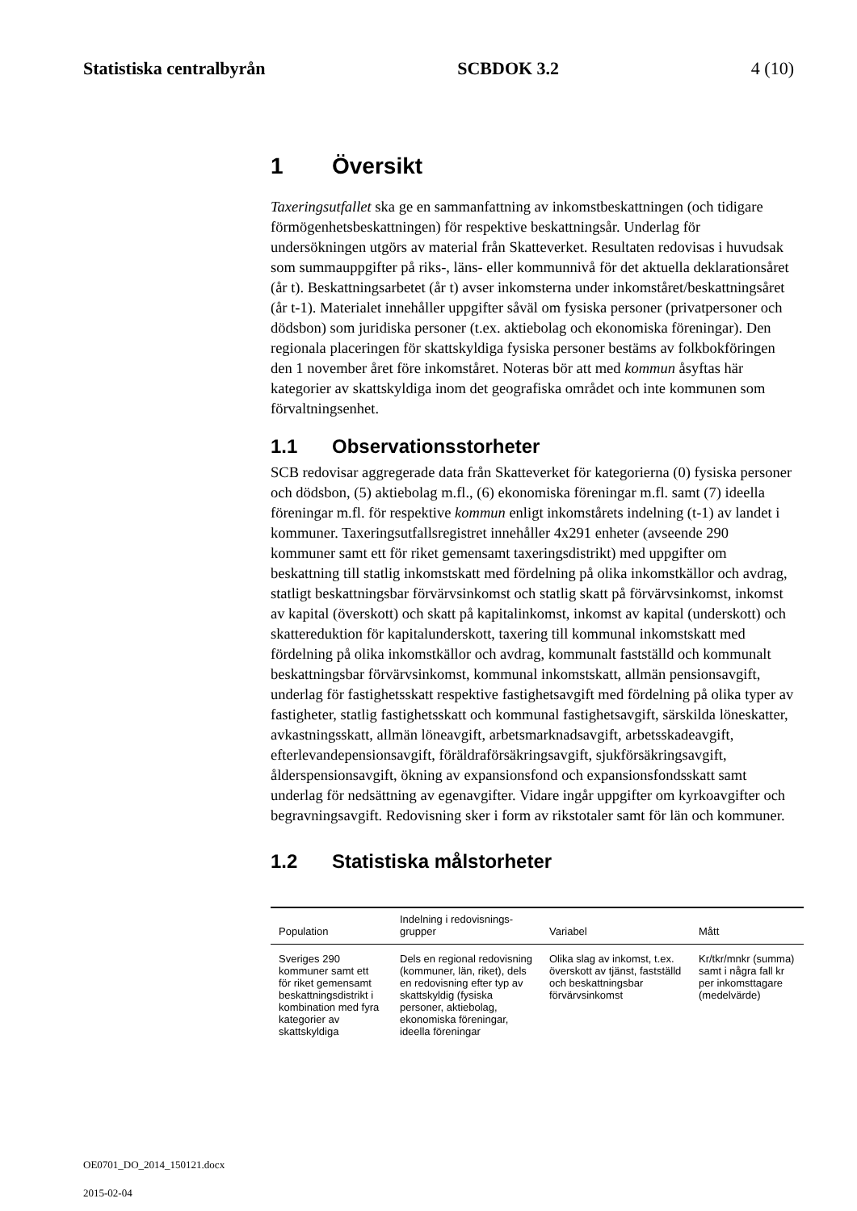Statistiska centralbyrån SCBDOK 3.2 4 (10)
1 Översikt
Taxeringsutfallet ska ge en sammanfattning av inkomstbeskattningen (och tidigare förmögenhetsbeskattningen) för respektive beskattningsår. Underlag för undersökningen utgörs av material från Skatteverket. Resultaten redovisas i huvudsak som summauppgifter på riks-, läns- eller kommunnivå för det aktuella deklarationsåret (år t). Beskattningsarbetet (år t) avser inkomsterna under inkomståret/beskattningsåret (år t-1). Materialet innehåller uppgifter såväl om fysiska personer (privatpersoner och dödsbon) som juridiska personer (t.ex. aktiebolag och ekonomiska föreningar). Den regionala placeringen för skattskyldiga fysiska personer bestäms av folkbokföringen den 1 november året före inkomståret. Noteras bör att med kommun åsyftas här kategorier av skattskyldiga inom det geografiska området och inte kommunen som förvaltningsenhet.
1.1 Observationsstorheter
SCB redovisar aggregerade data från Skatteverket för kategorierna (0) fysiska personer och dödsbon, (5) aktiebolag m.fl., (6) ekonomiska föreningar m.fl. samt (7) ideella föreningar m.fl. för respektive kommun enligt inkomstårets indelning (t-1) av landet i kommuner. Taxeringsutfallsregistret innehåller 4x291 enheter (avseende 290 kommuner samt ett för riket gemensamt taxeringsdistrikt) med uppgifter om beskattning till statlig inkomstskatt med fördelning på olika inkomstkällor och avdrag, statligt beskattningsbar förvärvsinkomst och statlig skatt på förvärvsinkomst, inkomst av kapital (överskott) och skatt på kapitalinkomst, inkomst av kapital (underskott) och skattereduktion för kapitalunderskott, taxering till kommunal inkomstskatt med fördelning på olika inkomstkällor och avdrag, kommunalt fastställd och kommunalt beskattningsbar förvärvsinkomst, kommunal inkomstskatt, allmän pensionsavgift, underlag för fastighetsskatt respektive fastighetsavgift med fördelning på olika typer av fastigheter, statlig fastighetsskatt och kommunal fastighetsavgift, särskilda löneskatter, avkastningsskatt, allmän löneavgift, arbetsmarknadsavgift, arbetsskadeavgift, efterlevandepensionsavgift, föräldraförsäkringsavgift, sjukförsäkringsavgift, ålderspensionsavgift, ökning av expansionsfond och expansionsfondsskatt samt underlag för nedsättning av egenavgifter. Vidare ingår uppgifter om kyrkoavgifter och begravningsavgift. Redovisning sker i form av rikstotaler samt för län och kommuner.
1.2 Statistiska målstorheter
| Population | Indelning i redovisnings- grupper | Variabel | Mått |
| --- | --- | --- | --- |
| Sveriges 290 kommuner samt ett för riket gemensamt beskattningsdistrikt i kombination med fyra kategorier av skattskyldiga | Dels en regional redovisning (kommuner, län, riket), dels en redovisning efter typ av skattskyldig (fysiska personer, aktiebolag, ekonomiska föreningar, ideella föreningar | Olika slag av inkomst, t.ex. överskott av tjänst, fastställd och beskattningsbar förvärvsinkomst | Kr/tkr/mnkr (summa) samt i några fall kr per inkomsttagare (medelvärde) |
OE0701_DO_2014_150121.docx
2015-02-04